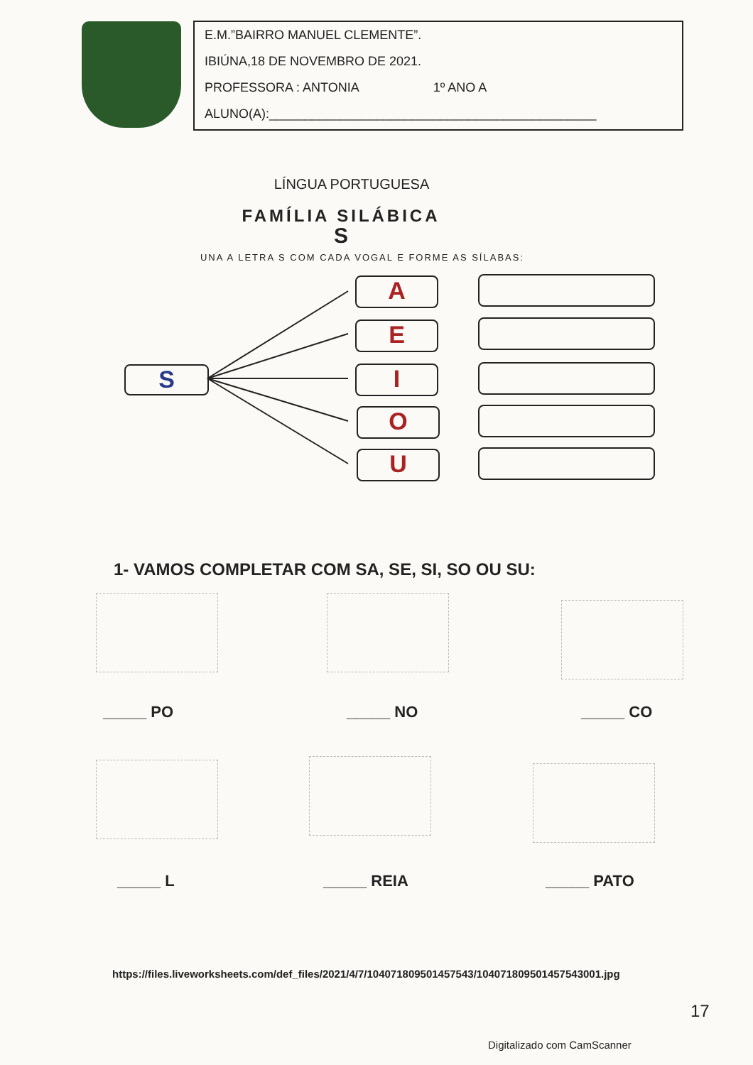E.M.”BAIRRO MANUEL CLEMENTE”.
IBIÚNA,18 DE NOVEMBRO DE 2021.
PROFESSORA : ANTONIA 1º ANO A
ALUNO(A):______________________________________________
LÍNGUA PORTUGUESA
FAMÍLIA SILÁBICA
S
UNA A LETRA S COM CADA VOGAL E FORME AS SÍLABAS:
S
A
E
I
O
U
1- VAMOS COMPLETAR COM SA, SE, SI, SO OU SU:
_____ PO _____ NO _____ CO
_____ L _____ REIA _____ PATO
https://files.liveworksheets.com/def_files/2021/4/7/104071809501457543/104071809501457543001.jpg
17
Digitalizado com CamScanner